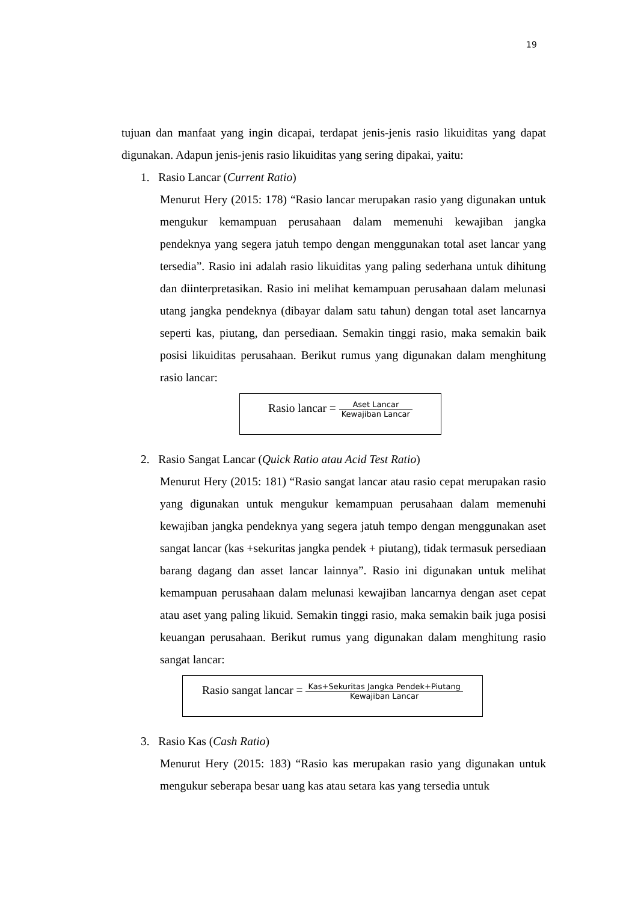19
tujuan dan manfaat yang ingin dicapai, terdapat jenis-jenis rasio likuiditas yang dapat digunakan. Adapun jenis-jenis rasio likuiditas yang sering dipakai, yaitu:
1. Rasio Lancar (Current Ratio)
Menurut Hery (2015: 178) “Rasio lancar merupakan rasio yang digunakan untuk mengukur kemampuan perusahaan dalam memenuhi kewajiban jangka pendeknya yang segera jatuh tempo dengan menggunakan total aset lancar yang tersedia”. Rasio ini adalah rasio likuiditas yang paling sederhana untuk dihitung dan diinterpretasikan. Rasio ini melihat kemampuan perusahaan dalam melunasi utang jangka pendeknya (dibayar dalam satu tahun) dengan total aset lancarnya seperti kas, piutang, dan persediaan. Semakin tinggi rasio, maka semakin baik posisi likuiditas perusahaan. Berikut rumus yang digunakan dalam menghitung rasio lancar:
Rasio lancar = Aset Lancar Kewajiban Lancar
2. Rasio Sangat Lancar (Quick Ratio atau Acid Test Ratio)
Menurut Hery (2015: 181) “Rasio sangat lancar atau rasio cepat merupakan rasio yang digunakan untuk mengukur kemampuan perusahaan dalam memenuhi kewajiban jangka pendeknya yang segera jatuh tempo dengan menggunakan aset sangat lancar (kas +sekuritas jangka pendek + piutang), tidak termasuk persediaan barang dagang dan asset lancar lainnya”. Rasio ini digunakan untuk melihat kemampuan perusahaan dalam melunasi kewajiban lancarnya dengan aset cepat atau aset yang paling likuid. Semakin tinggi rasio, maka semakin baik juga posisi keuangan perusahaan. Berikut rumus yang digunakan dalam menghitung rasio sangat lancar:
Rasio sangat lancar = Kas+Sekuritas Jangka Pendek+Piutang Kewajiban Lancar
3. Rasio Kas (Cash Ratio)
Menurut Hery (2015: 183) “Rasio kas merupakan rasio yang digunakan untuk mengukur seberapa besar uang kas atau setara kas yang tersedia untuk